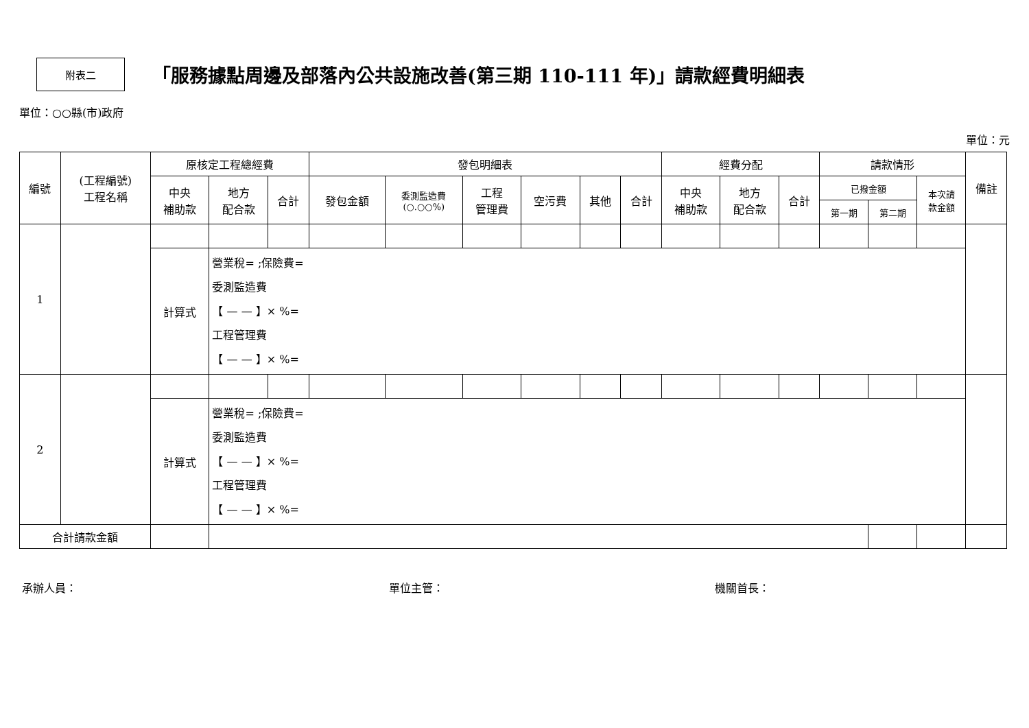附表二
「服務據點周邊及部落內公共設施改善(第三期 110-111 年)」請款經費明細表
單位：○○縣(市)政府
單位：元
| 編號 | (工程編號) 工程名稱 | 原核定工程總經費 | | | 發包明細表 | | | | | | 經費分配 | | | 請款情形 | | | 備註 |
| --- | --- | --- | --- | --- | --- | --- | --- | --- | --- | --- | --- | --- | --- | --- | --- | --- | --- |
| | | 中央 補助款 | 地方 配合款 | 合計 | 發包金額 | 委測監造費 (○.○○%) | 工程 管理費 | 空污費 | 其他 | 合計 | 中央 補助款 | 地方 配合款 | 合計 | 已撥金額 | | 本次請 款金額 | |
| | | | | | | | | | | | | | | 第一期 | 第二期 | | |
| 1 | | | | | | | | | | | | | | | | | |
| | | 計算式 | 營業稅= ;保險費= 委測監造費 【 — — 】× %= 工程管理費 【 — — 】× %= | | | | | | | | | | | | | | |
| 2 | | | | | | | | | | | | | | | | | |
| | | 計算式 | 營業稅= ;保險費= 委測監造費 【 — — 】× %= 工程管理費 【 — — 】× %= | | | | | | | | | | | | | | |
| 合計請款金額 | | | | | | | | | | | | | | | | | |
承辦人員： 單位主管： 機關首長：